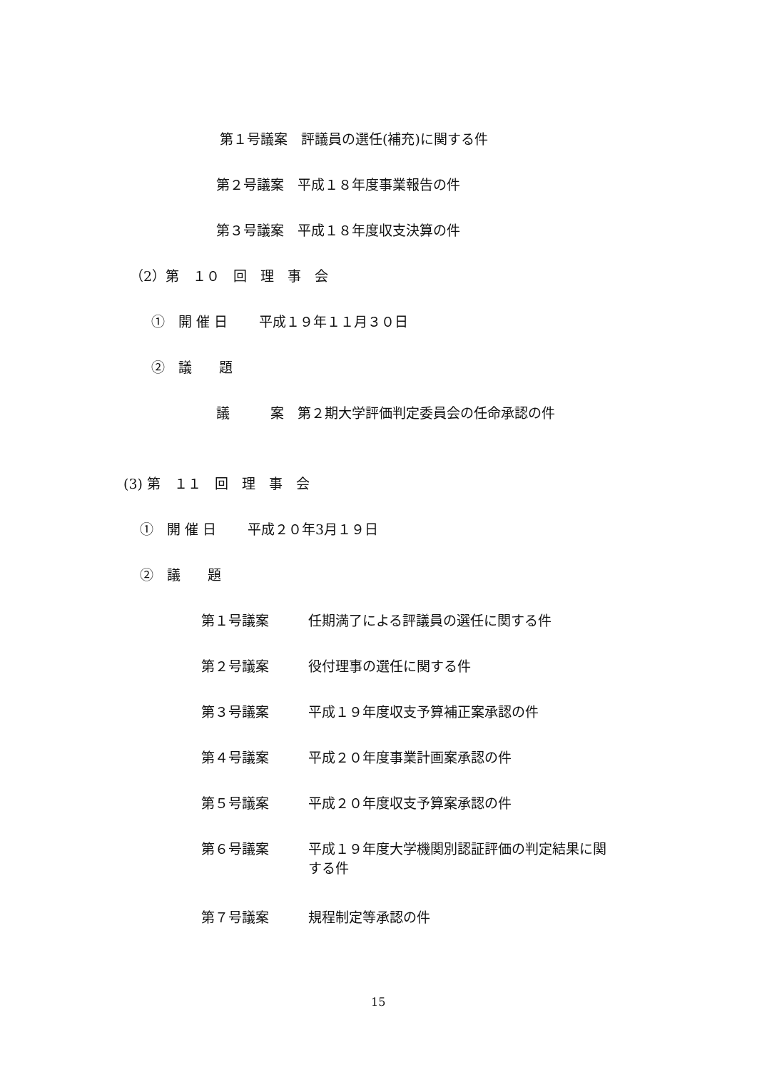第１号議案　評議員の選任(補充)に関する件
第２号議案　平成１８年度事業報告の件
第３号議案　平成１８年度収支決算の件
（2）第　１０　回　理　事　会
①　開 催 日　　 平成１９年１１月３０日
②　議　　題
議　　　案　第２期大学評価判定委員会の任命承認の件
(3) 第　１１　回　理　事　会
①　開 催 日　　 平成２０年3月１９日
②　議　　題
第１号議案 任期満了による評議員の選任に関する件
第２号議案 役付理事の選任に関する件
第３号議案 平成１９年度収支予算補正案承認の件
第４号議案 平成２０年度事業計画案承認の件
第５号議案 平成２０年度収支予算案承認の件
第６号議案 平成１９年度大学機関別認証評価の判定結果に関
する件
第７号議案 規程制定等承認の件
15